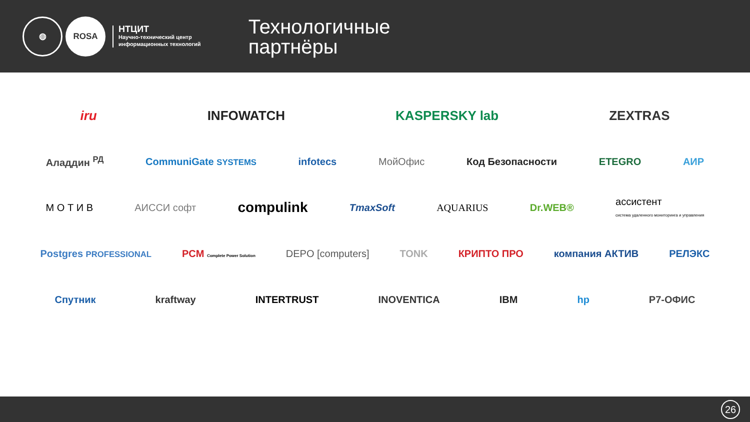◍
ROSA
НТЦИТ
Научно-технический центр
информационных технологий
Технологичные
партнёры
iru INFOWATCH KASPERSKY lab ZEXTRAS
Аладдин <sup>РД</sup> CommuniGate SYSTEMS infotecs МойОфис Код Безопасности ETEGRO АИР
М О Т И В АИССИ софт compulink TmaxSoft AQUARIUS Dr.WEB® ассистент
система удаленного мониторинга и управления
Postgres PROFESSIONAL PCM Complete Power Solution DEPO [computers] TONK КРИПТО ПРО компания АКТИВ РЕЛЭКС
Спутник kraftway INTERTRUST INOVENTICA IBM hp Р7-ОФИС
26